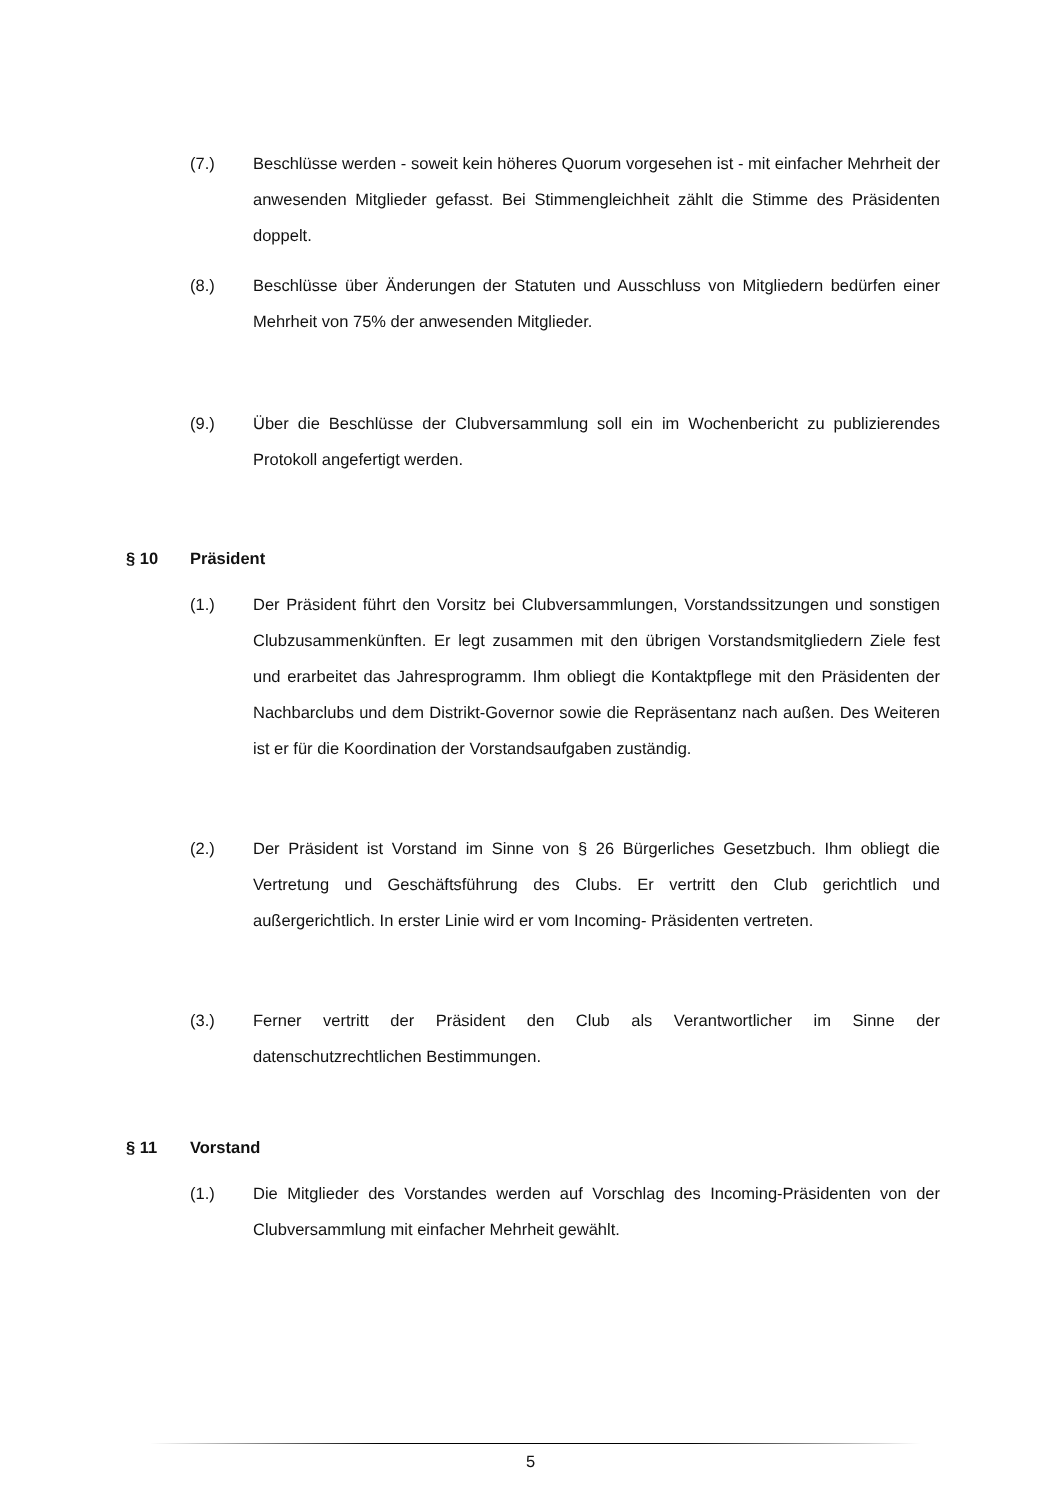(7.) Beschlüsse werden - soweit kein höheres Quorum vorgesehen ist - mit einfacher Mehrheit der anwesenden Mitglieder gefasst. Bei Stimmengleichheit zählt die Stimme des Präsidenten doppelt.
(8.) Beschlüsse über Änderungen der Statuten und Ausschluss von Mitgliedern bedürfen einer Mehrheit von 75% der anwesenden Mitglieder.
(9.) Über die Beschlüsse der Clubversammlung soll ein im Wochenbericht zu publizierendes Protokoll angefertigt werden.
§ 10 Präsident
(1.) Der Präsident führt den Vorsitz bei Clubversammlungen, Vorstandssitzungen und sonstigen Clubzusammenkünften. Er legt zusammen mit den übrigen Vorstandsmitgliedern Ziele fest und erarbeitet das Jahresprogramm. Ihm obliegt die Kontaktpflege mit den Präsidenten der Nachbarclubs und dem Distrikt-Governor sowie die Repräsentanz nach außen. Des Weiteren ist er für die Koordination der Vorstandsaufgaben zuständig.
(2.) Der Präsident ist Vorstand im Sinne von § 26 Bürgerliches Gesetzbuch. Ihm obliegt die Vertretung und Geschäftsführung des Clubs. Er vertritt den Club gerichtlich und außergerichtlich. In erster Linie wird er vom Incoming- Präsidenten vertreten.
(3.) Ferner vertritt der Präsident den Club als Verantwortlicher im Sinne der datenschutzrechtlichen Bestimmungen.
§ 11 Vorstand
(1.) Die Mitglieder des Vorstandes werden auf Vorschlag des Incoming-Präsidenten von der Clubversammlung mit einfacher Mehrheit gewählt.
5